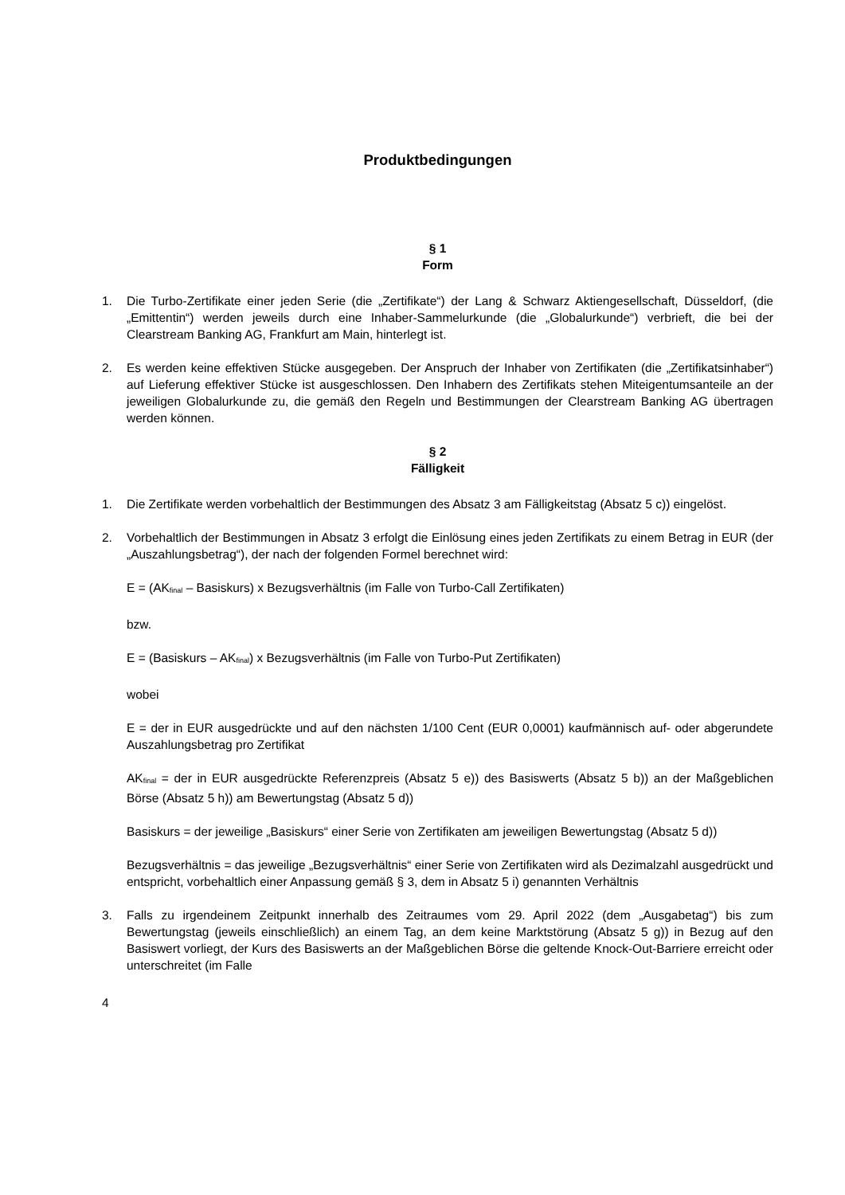Produktbedingungen
§ 1
Form
1. Die Turbo-Zertifikate einer jeden Serie (die „Zertifikate“) der Lang & Schwarz Aktiengesellschaft, Düsseldorf, (die „Emittentin“) werden jeweils durch eine Inhaber-Sammelurkunde (die „Globalurkunde“) verbrieft, die bei der Clearstream Banking AG, Frankfurt am Main, hinterlegt ist.
2. Es werden keine effektiven Stücke ausgegeben. Der Anspruch der Inhaber von Zertifikaten (die „Zertifikatsinhaber“) auf Lieferung effektiver Stücke ist ausgeschlossen. Den Inhabern des Zertifikats stehen Miteigentumsanteile an der jeweiligen Globalurkunde zu, die gemäß den Regeln und Bestimmungen der Clearstream Banking AG übertragen werden können.
§ 2
Fälligkeit
1. Die Zertifikate werden vorbehaltlich der Bestimmungen des Absatz 3 am Fälligkeitstag (Absatz 5 c)) eingelöst.
2. Vorbehaltlich der Bestimmungen in Absatz 3 erfolgt die Einlösung eines jeden Zertifikats zu einem Betrag in EUR (der „Auszahlungsbetrag“), der nach der folgenden Formel berechnet wird:
E = (AK<sub>final</sub> – Basiskurs) x Bezugsverhältnis (im Falle von Turbo-Call Zertifikaten)
bzw.
E = (Basiskurs – AK<sub>final</sub>) x Bezugsverhältnis (im Falle von Turbo-Put Zertifikaten)
wobei
E = der in EUR ausgedrückte und auf den nächsten 1/100 Cent (EUR 0,0001) kaufmännisch auf- oder abgerundete Auszahlungsbetrag pro Zertifikat
AK<sub>final</sub> = der in EUR ausgedrückte Referenzpreis (Absatz 5 e)) des Basiswerts (Absatz 5 b)) an der Maßgeblichen Börse (Absatz 5 h)) am Bewertungstag (Absatz 5 d))
Basiskurs = der jeweilige „Basiskurs“ einer Serie von Zertifikaten am jeweiligen Bewertungstag (Absatz 5 d))
Bezugsverhältnis = das jeweilige „Bezugsverhältnis“ einer Serie von Zertifikaten wird als Dezimalzahl ausgedrückt und entspricht, vorbehaltlich einer Anpassung gemäß § 3, dem in Absatz 5 i) genannten Verhältnis
3. Falls zu irgendeinem Zeitpunkt innerhalb des Zeitraumes vom 29. April 2022 (dem „Ausgabetag“) bis zum Bewertungstag (jeweils einschließlich) an einem Tag, an dem keine Marktstörung (Absatz 5 g)) in Bezug auf den Basiswert vorliegt, der Kurs des Basiswerts an der Maßgeblichen Börse die geltende Knock-Out-Barriere erreicht oder unterschreitet (im Falle
4